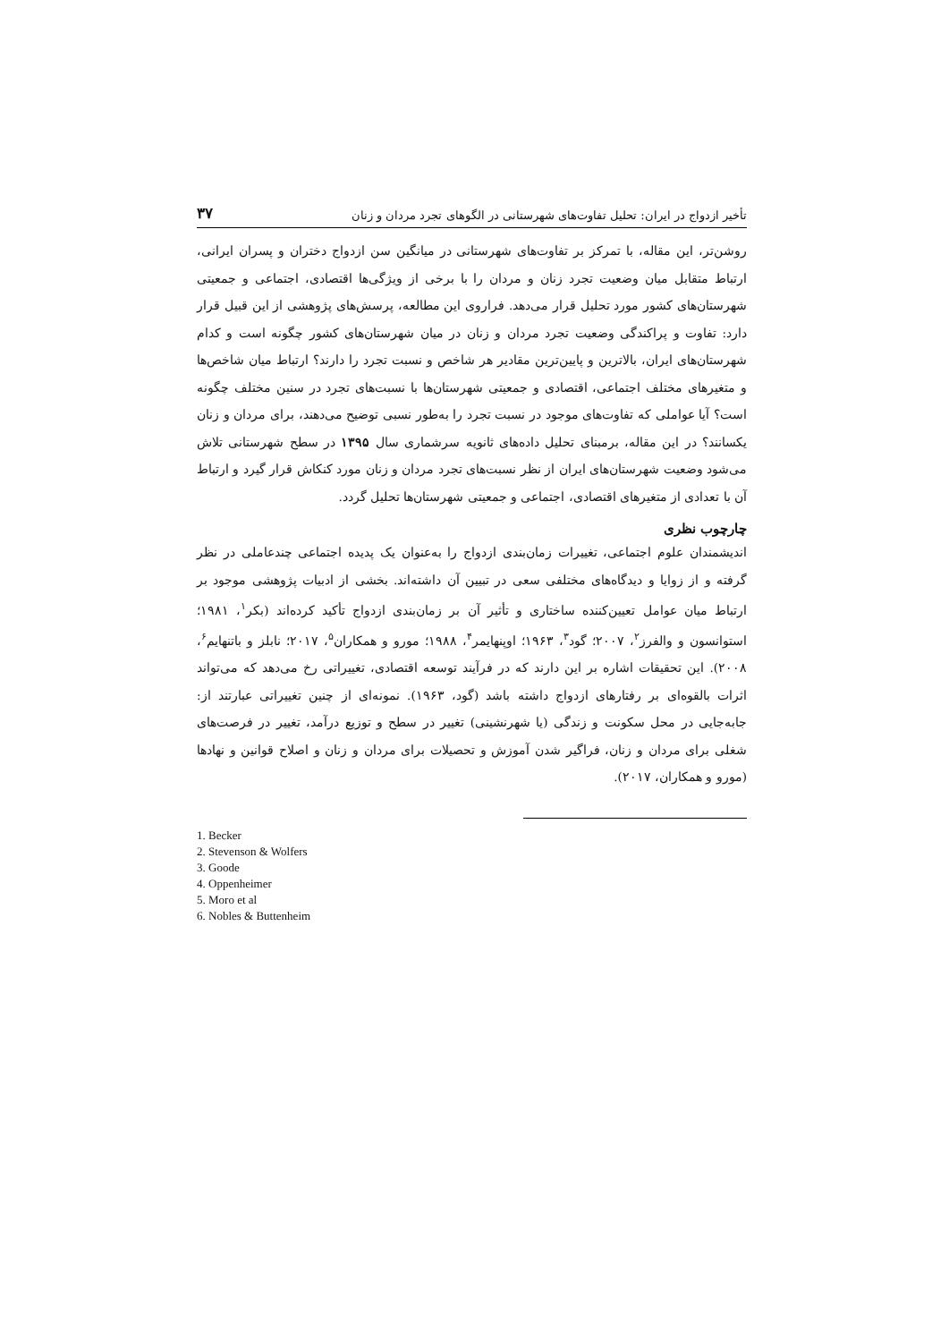تأخیر ازدواج در ایران: تحلیل تفاوت‌های شهرستانی در الگوهای تجرد مردان و زنان ۳۷
روشن‌تر، این مقاله، با تمرکز بر تفاوت‌های شهرستانی در میانگین سن ازدواج دختران و پسران ایرانی، ارتباط متقابل میان وضعیت تجرد زنان و مردان را با برخی از ویژگی‌ها اقتصادی، اجتماعی و جمعیتی شهرستان‌های کشور مورد تحلیل قرار می‌دهد. فراروی این مطالعه، پرسش‌های پژوهشی از این قبیل قرار دارد: تفاوت و پراکندگی وضعیت تجرد مردان و زنان در میان شهرستان‌های کشور چگونه است و کدام شهرستان‌های ایران، بالاترین و پایین‌ترین مقادیر هر شاخص و نسبت تجرد را دارند؟ ارتباط میان شاخص‌ها و متغیرهای مختلف اجتماعی، اقتصادی و جمعیتی شهرستان‌ها با نسبت‌های تجرد در سنین مختلف چگونه است؟ آیا عواملی که تفاوت‌های موجود در نسبت تجرد را به‌طور نسبی توضیح می‌دهند، برای مردان و زنان یکسانند؟ در این مقاله، برمبنای تحلیل داده‌های ثانویه سرشماری سال ۱۳۹۵ در سطح شهرستانی تلاش می‌شود وضعیت شهرستان‌های ایران از نظر نسبت‌های تجرد مردان و زنان مورد کنکاش قرار گیرد و ارتباط آن با تعدادی از متغیرهای اقتصادی، اجتماعی و جمعیتی شهرستان‌ها تحلیل گردد.
چارچوب نظری
اندیشمندان علوم اجتماعی، تغییرات زمان‌بندی ازدواج را به‌عنوان یک پدیده اجتماعی چندعاملی در نظر گرفته و از زوایا و دیدگاه‌های مختلفی سعی در تبیین آن داشته‌اند. بخشی از ادبیات پژوهشی موجود بر ارتباط میان عوامل تعیین‌کننده ساختاری و تأثیر آن بر زمان‌بندی ازدواج تأکید کرده‌اند (بکر<sup>۱</sup>، ۱۹۸۱؛ استوانسون و والفرز<sup>۲</sup>، ۲۰۰۷؛ گود<sup>۳</sup>، ۱۹۶۳؛ اوپنهایمر<sup>۴</sup>، ۱۹۸۸؛ مورو و همکاران<sup>۵</sup>، ۲۰۱۷؛ نابلز و باتنهایم<sup>۶</sup>، ۲۰۰۸). این تحقیقات اشاره بر این دارند که در فرآیند توسعه اقتصادی، تغییراتی رخ می‌دهد که می‌تواند اثرات بالقوه‌ای بر رفتارهای ازدواج داشته باشد (گود، ۱۹۶۳). نمونه‌ای از چنین تغییراتی عبارتند از: جابه‌جایی در محل سکونت و زندگی (یا شهرنشینی) تغییر در سطح و توزیع درآمد، تغییر در فرصت‌های شغلی برای مردان و زنان، فراگیر شدن آموزش و تحصیلات برای مردان و زنان و اصلاح قوانین و نهادها (مورو و همکاران، ۲۰۱۷).
1. Becker
2. Stevenson & Wolfers
3. Goode
4. Oppenheimer
5. Moro et al
6. Nobles & Buttenheim